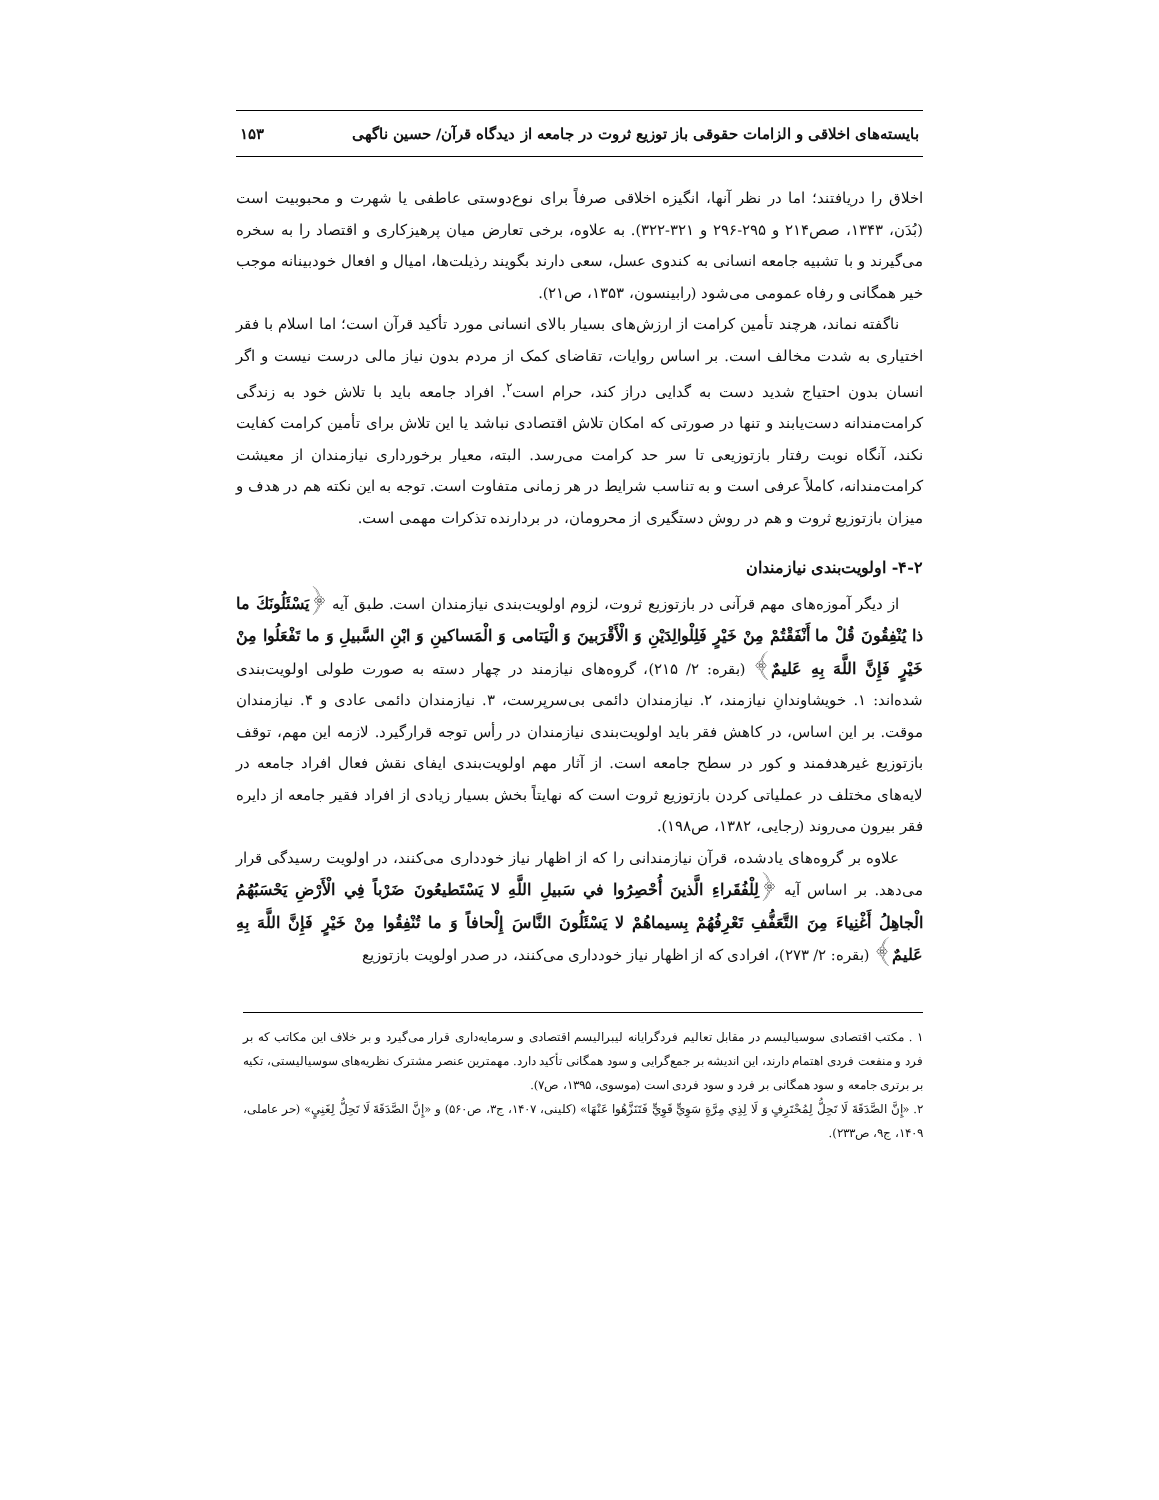بایسته‌های اخلاقی و الزامات حقوقی باز توزیع ثروت در جامعه از دیدگاه قرآن/ حسین ناگهی ۱۵۳
اخلاق را دریافتند؛ اما در نظر آنها، انگیزه اخلاقی صرفاً برای نوع‌دوستی عاطفی یا شهرت و محبوبیت است (بُدَن، ۱۳۴۳، صص۲۱۴ و ۲۹۵-۲۹۶ و ۳۲۱-۳۲۲). به علاوه، برخی تعارض میان پرهیزکاری و اقتصاد را به سخره می‌گیرند و با تشبیه جامعه انسانی به کندوی عسل، سعی دارند بگویند رذیلت‌ها، امیال و افعال خودبینانه موجب خیر همگانی و رفاه عمومی می‌شود (رابینسون، ۱۳۵۳، ص۲۱).
ناگفته نماند، هرچند تأمین کرامت از ارزش‌های بسیار بالای انسانی مورد تأکید قرآن است؛ اما اسلام با فقر اختیاری به شدت مخالف است. بر اساس روایات، تقاضای کمک از مردم بدون نیاز مالی درست نیست و اگر انسان بدون احتیاج شدید دست به گدایی دراز کند، حرام است<sup>۲</sup>. افراد جامعه باید با تلاش خود به زندگی کرامت‌مندانه دست‌یابند و تنها در صورتی که امکان تلاش اقتصادی نباشد یا این تلاش برای تأمین کرامت کفایت نکند، آنگاه نوبت رفتار بازتوزیعی تا سر حد کرامت می‌رسد. البته، معیار برخورداری نیازمندان از معیشت کرامت‌مندانه، کاملاً عرفی است و به تناسب شرایط در هر زمانی متفاوت است. توجه به این نکته هم در هدف و میزان بازتوزیع ثروت و هم در روش دستگیری از محرومان، در بردارنده تذکرات مهمی است.
۴-۲- اولویت‌بندی نیازمندان
از دیگر آموزه‌های مهم قرآنی در بازتوزیع ثروت، لزوم اولویت‌بندی نیازمندان است. طبق آیه ﴿يَسْئَلُونَكَ ما ذا يُنْفِقُونَ قُلْ ما أَنْفَقْتُمْ مِنْ خَيْرٍ فَلِلْوالِدَيْنِ وَ الْأَقْرَبينَ وَ الْيَتامى‏ وَ الْمَساكينِ وَ ابْنِ السَّبيلِ وَ ما تَفْعَلُوا مِنْ خَيْرٍ فَإِنَّ اللَّهَ بِهِ عَليمٌ﴾ (بقره: ۲/ ۲۱۵)، گروه‌های نیازمند در چهار دسته به صورت طولی اولویت‌بندی شده‌اند: ۱. خویشاوندانِ نیازمند، ۲. نیازمندان دائمی بی‌سرپرست، ۳. نیازمندان دائمی عادی و ۴. نیازمندان موقت. بر این اساس، در کاهش فقر باید اولویت‌بندی نیازمندان در رأس توجه قرارگیرد. لازمه این مهم، توقف بازتوزیع غیرهدفمند و کور در سطح جامعه است. از آثار مهم اولویت‌بندی ایفای نقش فعال افراد جامعه در لایه‌های مختلف در عملیاتی کردن بازتوزیع ثروت است که نهایتاً بخش بسیار زیادی از افراد فقیر جامعه از دایره فقر بیرون می‌روند (رجایی، ۱۳۸۲، ص۱۹۸).
علاوه بر گروه‌های یادشده، قرآن نیازمندانی را که از اظهار نیاز خودداری می‌کنند، در اولویت رسیدگی قرار می‌دهد. بر اساس آیه ﴿لِلْفُقَراءِ الَّذينَ أُحْصِرُوا في‏ سَبيلِ اللَّهِ لا يَسْتَطيعُونَ ضَرْباً فِي الْأَرْضِ يَحْسَبُهُمُ الْجاهِلُ أَغْنِياءَ مِنَ التَّعَفُّفِ تَعْرِفُهُمْ بِسيماهُمْ لا يَسْئَلُونَ النَّاسَ إِلْحافاً وَ ما تُنْفِقُوا مِنْ خَيْرٍ فَإِنَّ اللَّهَ بِهِ عَليمٌ﴾ (بقره: ۲/ ۲۷۳)، افرادی که از اظهار نیاز خودداری می‌کنند، در صدر اولویت بازتوزیع
۱ . مکتب اقتصادی سوسیالیسم در مقابل تعالیم فردگرایانه لیبرالیسم اقتصادی و سرمایه‌داری قرار می‌گیرد و بر خلاف این مکاتب که بر فرد و منفعت فردی اهتمام دارند، این اندیشه بر جمع‌گرایی و سود همگانی تأکید دارد. مهمترین عنصر مشترک نظریه‌های سوسیالیستی، تکیه بر برتری جامعه و سود همگانی بر فرد و سود فردی است (موسوی، ۱۳۹۵، ص۷).
۲. «إِنَّ الصَّدَقَةَ لَا تَحِلُّ لِمُحْتَرِفٍ وَ لَا لِذِي مِرَّةٍ سَوِيٍّ قَوِيٍّ فَتَنَزَّهُوا عَنْهَا» (کلینی، ۱۴۰۷، ج۳، ص۵۶۰) و «إِنَّ الصَّدَقَةَ لَا تَحِلُّ لِغَنِيٍ» (حر عاملی، ۱۴۰۹، ج۹، ص۲۳۳).